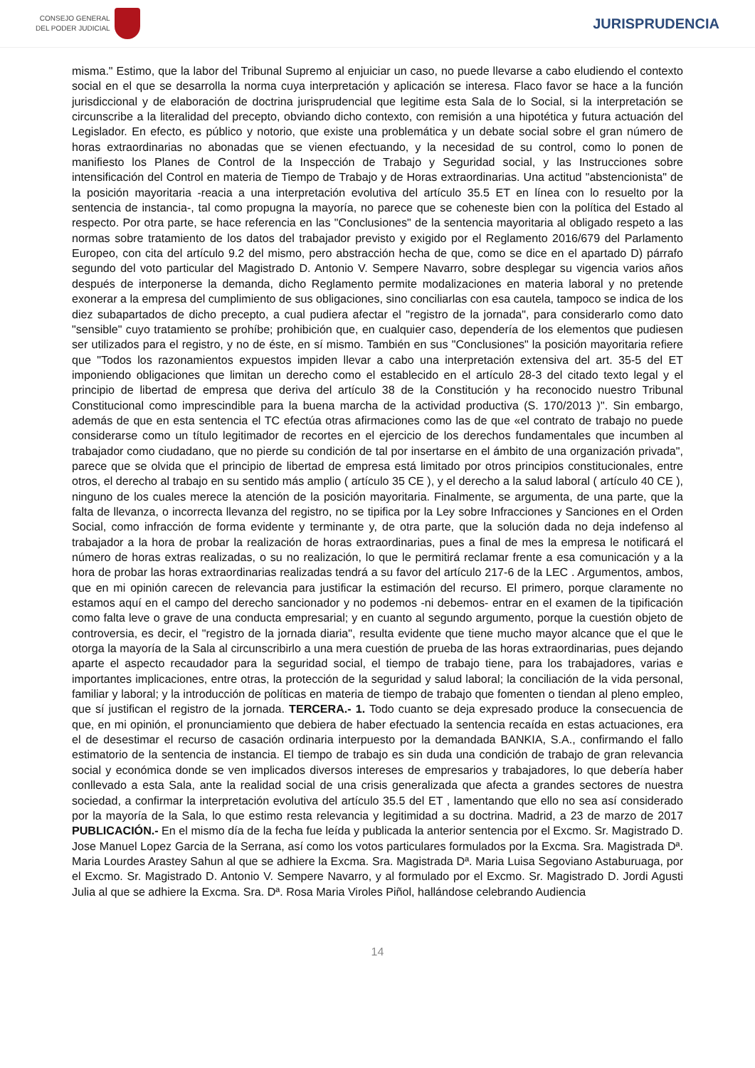CONSEJO GENERAL
DEL PODER JUDICIAL
JURISPRUDENCIA
misma." Estimo, que la labor del Tribunal Supremo al enjuiciar un caso, no puede llevarse a cabo eludiendo el contexto social en el que se desarrolla la norma cuya interpretación y aplicación se interesa. Flaco favor se hace a la función jurisdiccional y de elaboración de doctrina jurisprudencial que legitime esta Sala de lo Social, si la interpretación se circunscribe a la literalidad del precepto, obviando dicho contexto, con remisión a una hipotética y futura actuación del Legislador. En efecto, es público y notorio, que existe una problemática y un debate social sobre el gran número de horas extraordinarias no abonadas que se vienen efectuando, y la necesidad de su control, como lo ponen de manifiesto los Planes de Control de la Inspección de Trabajo y Seguridad social, y las Instrucciones sobre intensificación del Control en materia de Tiempo de Trabajo y de Horas extraordinarias. Una actitud "abstencionista" de la posición mayoritaria -reacia a una interpretación evolutiva del artículo 35.5 ET en línea con lo resuelto por la sentencia de instancia-, tal como propugna la mayoría, no parece que se coheneste bien con la política del Estado al respecto. Por otra parte, se hace referencia en las "Conclusiones" de la sentencia mayoritaria al obligado respeto a las normas sobre tratamiento de los datos del trabajador previsto y exigido por el Reglamento 2016/679 del Parlamento Europeo, con cita del artículo 9.2 del mismo, pero abstracción hecha de que, como se dice en el apartado D) párrafo segundo del voto particular del Magistrado D. Antonio V. Sempere Navarro, sobre desplegar su vigencia varios años después de interponerse la demanda, dicho Reglamento permite modalizaciones en materia laboral y no pretende exonerar a la empresa del cumplimiento de sus obligaciones, sino conciliarlas con esa cautela, tampoco se indica de los diez subapartados de dicho precepto, a cual pudiera afectar el "registro de la jornada", para considerarlo como dato "sensible" cuyo tratamiento se prohíbe; prohibición que, en cualquier caso, dependería de los elementos que pudiesen ser utilizados para el registro, y no de éste, en sí mismo. También en sus "Conclusiones" la posición mayoritaria refiere que "Todos los razonamientos expuestos impiden llevar a cabo una interpretación extensiva del art. 35-5 del ET imponiendo obligaciones que limitan un derecho como el establecido en el artículo 28-3 del citado texto legal y el principio de libertad de empresa que deriva del artículo 38 de la Constitución y ha reconocido nuestro Tribunal Constitucional como imprescindible para la buena marcha de la actividad productiva (S. 170/2013 )". Sin embargo, además de que en esta sentencia el TC efectúa otras afirmaciones como las de que «el contrato de trabajo no puede considerarse como un título legitimador de recortes en el ejercicio de los derechos fundamentales que incumben al trabajador como ciudadano, que no pierde su condición de tal por insertarse en el ámbito de una organización privada", parece que se olvida que el principio de libertad de empresa está limitado por otros principios constitucionales, entre otros, el derecho al trabajo en su sentido más amplio ( artículo 35 CE ), y el derecho a la salud laboral ( artículo 40 CE ), ninguno de los cuales merece la atención de la posición mayoritaria. Finalmente, se argumenta, de una parte, que la falta de llevanza, o incorrecta llevanza del registro, no se tipifica por la Ley sobre Infracciones y Sanciones en el Orden Social, como infracción de forma evidente y terminante y, de otra parte, que la solución dada no deja indefenso al trabajador a la hora de probar la realización de horas extraordinarias, pues a final de mes la empresa le notificará el número de horas extras realizadas, o su no realización, lo que le permitirá reclamar frente a esa comunicación y a la hora de probar las horas extraordinarias realizadas tendrá a su favor del artículo 217-6 de la LEC . Argumentos, ambos, que en mi opinión carecen de relevancia para justificar la estimación del recurso. El primero, porque claramente no estamos aquí en el campo del derecho sancionador y no podemos -ni debemos- entrar en el examen de la tipificación como falta leve o grave de una conducta empresarial; y en cuanto al segundo argumento, porque la cuestión objeto de controversia, es decir, el "registro de la jornada diaria", resulta evidente que tiene mucho mayor alcance que el que le otorga la mayoría de la Sala al circunscribirlo a una mera cuestión de prueba de las horas extraordinarias, pues dejando aparte el aspecto recaudador para la seguridad social, el tiempo de trabajo tiene, para los trabajadores, varias e importantes implicaciones, entre otras, la protección de la seguridad y salud laboral; la conciliación de la vida personal, familiar y laboral; y la introducción de políticas en materia de tiempo de trabajo que fomenten o tiendan al pleno empleo, que sí justifican el registro de la jornada. TERCERA.- 1. Todo cuanto se deja expresado produce la consecuencia de que, en mi opinión, el pronunciamiento que debiera de haber efectuado la sentencia recaída en estas actuaciones, era el de desestimar el recurso de casación ordinaria interpuesto por la demandada BANKIA, S.A., confirmando el fallo estimatorio de la sentencia de instancia. El tiempo de trabajo es sin duda una condición de trabajo de gran relevancia social y económica donde se ven implicados diversos intereses de empresarios y trabajadores, lo que debería haber conllevado a esta Sala, ante la realidad social de una crisis generalizada que afecta a grandes sectores de nuestra sociedad, a confirmar la interpretación evolutiva del artículo 35.5 del ET , lamentando que ello no sea así considerado por la mayoría de la Sala, lo que estimo resta relevancia y legitimidad a su doctrina. Madrid, a 23 de marzo de 2017 PUBLICACIÓN.- En el mismo día de la fecha fue leída y publicada la anterior sentencia por el Excmo. Sr. Magistrado D. Jose Manuel Lopez Garcia de la Serrana, así como los votos particulares formulados por la Excma. Sra. Magistrada Dª. Maria Lourdes Arastey Sahun al que se adhiere la Excma. Sra. Magistrada Dª. Maria Luisa Segoviano Astaburuaga, por el Excmo. Sr. Magistrado D. Antonio V. Sempere Navarro, y al formulado por el Excmo. Sr. Magistrado D. Jordi Agusti Julia al que se adhiere la Excma. Sra. Dª. Rosa Maria Viroles Piñol, hallándose celebrando Audiencia
14